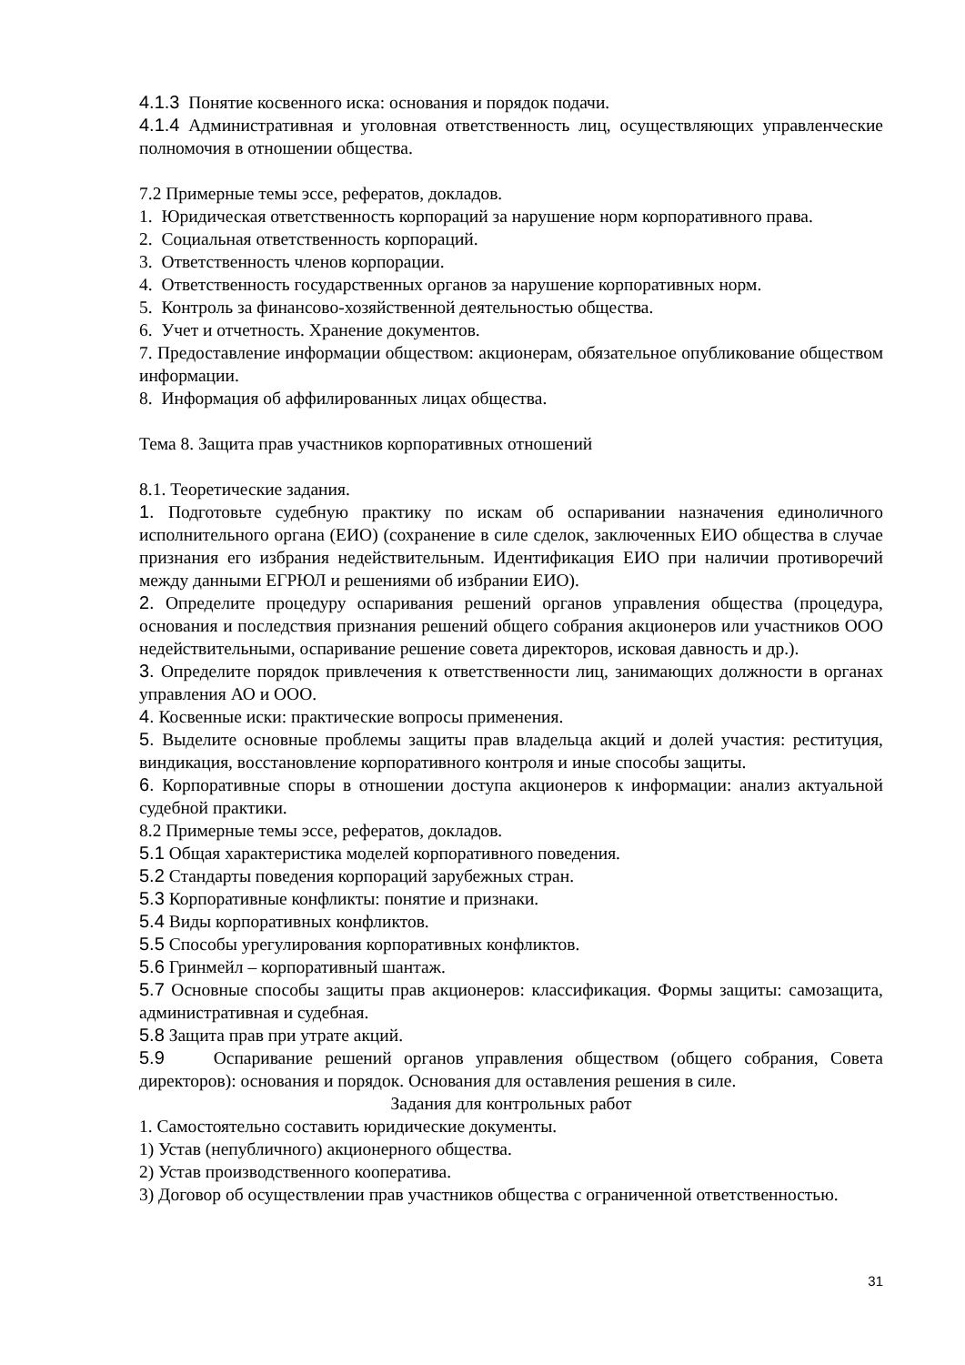4.1.3 Понятие косвенного иска: основания и порядок подачи.
4.1.4 Административная и уголовная ответственность лиц, осуществляющих управленческие полномочия в отношении общества.
7.2 Примерные темы эссе, рефератов, докладов.
1. Юридическая ответственность корпораций за нарушение норм корпоративного права.
2. Социальная ответственность корпораций.
3. Ответственность членов корпорации.
4. Ответственность государственных органов за нарушение корпоративных норм.
5. Контроль за финансово-хозяйственной деятельностью общества.
6. Учет и отчетность. Хранение документов.
7. Предоставление информации обществом: акционерам, обязательное опубликование обществом информации.
8. Информация об аффилированных лицах общества.
Тема 8. Защита прав участников корпоративных отношений
8.1. Теоретические задания.
1. Подготовьте судебную практику по искам об оспаривании назначения единоличного исполнительного органа (ЕИО) (сохранение в силе сделок, заключенных ЕИО общества в случае признания его избрания недействительным. Идентификация ЕИО при наличии противоречий между данными ЕГРЮЛ и решениями об избрании ЕИО).
2. Определите процедуру оспаривания решений органов управления общества (процедура, основания и последствия признания решений общего собрания акционеров или участников ООО недействительными, оспаривание решение совета директоров, исковая давность и др.).
3. Определите порядок привлечения к ответственности лиц, занимающих должности в органах управления АО и ООО.
4. Косвенные иски: практические вопросы применения.
5. Выделите основные проблемы защиты прав владельца акций и долей участия: реституция, виндикация, восстановление корпоративного контроля и иные способы защиты.
6. Корпоративные споры в отношении доступа акционеров к информации: анализ актуальной судебной практики.
8.2 Примерные темы эссе, рефератов, докладов.
5.1 Общая характеристика моделей корпоративного поведения.
5.2 Стандарты поведения корпораций зарубежных стран.
5.3 Корпоративные конфликты: понятие и признаки.
5.4 Виды корпоративных конфликтов.
5.5 Способы урегулирования корпоративных конфликтов.
5.6 Гринмейл – корпоративный шантаж.
5.7 Основные способы защиты прав акционеров: классификация. Формы защиты: самозащита, административная и судебная.
5.8 Защита прав при утрате акций.
5.9 Оспаривание решений органов управления обществом (общего собрания, Совета директоров): основания и порядок. Основания для оставления решения в силе.
Задания для контрольных работ
1. Самостоятельно составить юридические документы.
1) Устав (непубличного) акционерного общества.
2) Устав производственного кооператива.
3) Договор об осуществлении прав участников общества с ограниченной ответственностью.
31